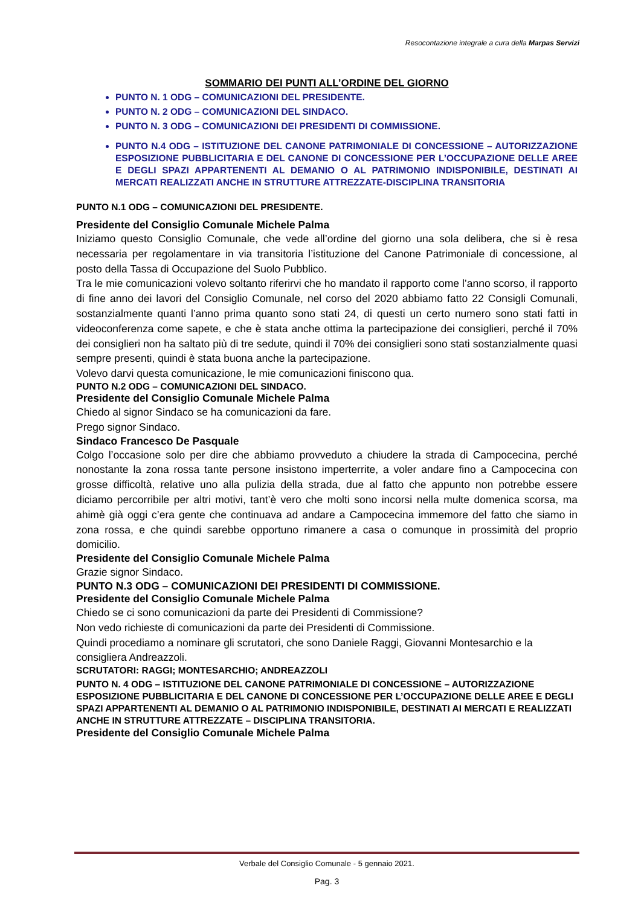Resocontazione integrale a cura della Marpas Servizi
SOMMARIO DEI PUNTI ALL’ORDINE DEL GIORNO
PUNTO N. 1 ODG – COMUNICAZIONI DEL PRESIDENTE.
PUNTO N. 2 ODG – COMUNICAZIONI DEL SINDACO.
PUNTO N. 3 ODG – COMUNICAZIONI DEI PRESIDENTI DI COMMISSIONE.
PUNTO N.4 ODG – ISTITUZIONE DEL CANONE PATRIMONIALE DI CONCESSIONE – AUTORIZZAZIONE ESPOSIZIONE PUBBLICITARIA E DEL CANONE DI CONCESSIONE PER L’OCCUPAZIONE DELLE AREE E DEGLI SPAZI APPARTENENTI AL DEMANIO O AL PATRIMONIO INDISPONIBILE, DESTINATI AI MERCATI REALIZZATI ANCHE IN STRUTTURE ATTREZZATE-DISCIPLINA TRANSITORIA
PUNTO N.1 ODG – COMUNICAZIONI DEL PRESIDENTE.
Presidente del Consiglio Comunale Michele Palma
Iniziamo questo Consiglio Comunale, che vede all’ordine del giorno una sola delibera, che si è resa necessaria per regolamentare in via transitoria l’istituzione del Canone Patrimoniale di concessione, al posto della Tassa di Occupazione del Suolo Pubblico.
Tra le mie comunicazioni volevo soltanto riferirvi che ho mandato il rapporto come l’anno scorso, il rapporto di fine anno dei lavori del Consiglio Comunale, nel corso del 2020 abbiamo fatto 22 Consigli Comunali, sostanzialmente quanti l’anno prima quanto sono stati 24, di questi un certo numero sono stati fatti in videoconferenza come sapete, e che è stata anche ottima la partecipazione dei consiglieri, perché il 70% dei consiglieri non ha saltato più di tre sedute, quindi il 70% dei consiglieri sono stati sostanzialmente quasi sempre presenti, quindi è stata buona anche la partecipazione.
Volevo darvi questa comunicazione, le mie comunicazioni finiscono qua.
PUNTO N.2 ODG – COMUNICAZIONI DEL SINDACO.
Presidente del Consiglio Comunale Michele Palma
Chiedo al signor Sindaco se ha comunicazioni da fare.
Prego signor Sindaco.
Sindaco Francesco De Pasquale
Colgo l’occasione solo per dire che abbiamo provveduto a chiudere la strada di Campocecina, perché nonostante la zona rossa tante persone insistono imperterrite, a voler andare fino a Campocecina con grosse difficoltà, relative uno alla pulizia della strada, due al fatto che appunto non potrebbe essere diciamo percorribile per altri motivi, tant’è vero che molti sono incorsi nella multe domenica scorsa, ma ahimè già oggi c’era gente che continuava ad andare a Campocecina immemore del fatto che siamo in zona rossa, e che quindi sarebbe opportuno rimanere a casa o comunque in prossimità del proprio domicilio.
Presidente del Consiglio Comunale Michele Palma
Grazie signor Sindaco.
PUNTO N.3 ODG – COMUNICAZIONI DEI PRESIDENTI DI COMMISSIONE.
Presidente del Consiglio Comunale Michele Palma
Chiedo se ci sono comunicazioni da parte dei Presidenti di Commissione?
Non vedo richieste di comunicazioni da parte dei Presidenti di Commissione.
Quindi procediamo a nominare gli scrutatori, che sono Daniele Raggi, Giovanni Montesarchio e la consigliera Andreazzoli.
SCRUTATORI: RAGGI; MONTESARCHIO; ANDREAZZOLI
PUNTO N. 4 ODG – ISTITUZIONE DEL CANONE PATRIMONIALE DI CONCESSIONE – AUTORIZZAZIONE ESPOSIZIONE PUBBLICITARIA E DEL CANONE DI CONCESSIONE PER L’OCCUPAZIONE DELLE AREE E DEGLI SPAZI APPARTENENTI AL DEMANIO O AL PATRIMONIO INDISPONIBILE, DESTINATI AI MERCATI E REALIZZATI ANCHE IN STRUTTURE ATTREZZATE – DISCIPLINA TRANSITORIA.
Presidente del Consiglio Comunale Michele Palma
Verbale del Consiglio Comunale - 5 gennaio 2021.
Pag. 3